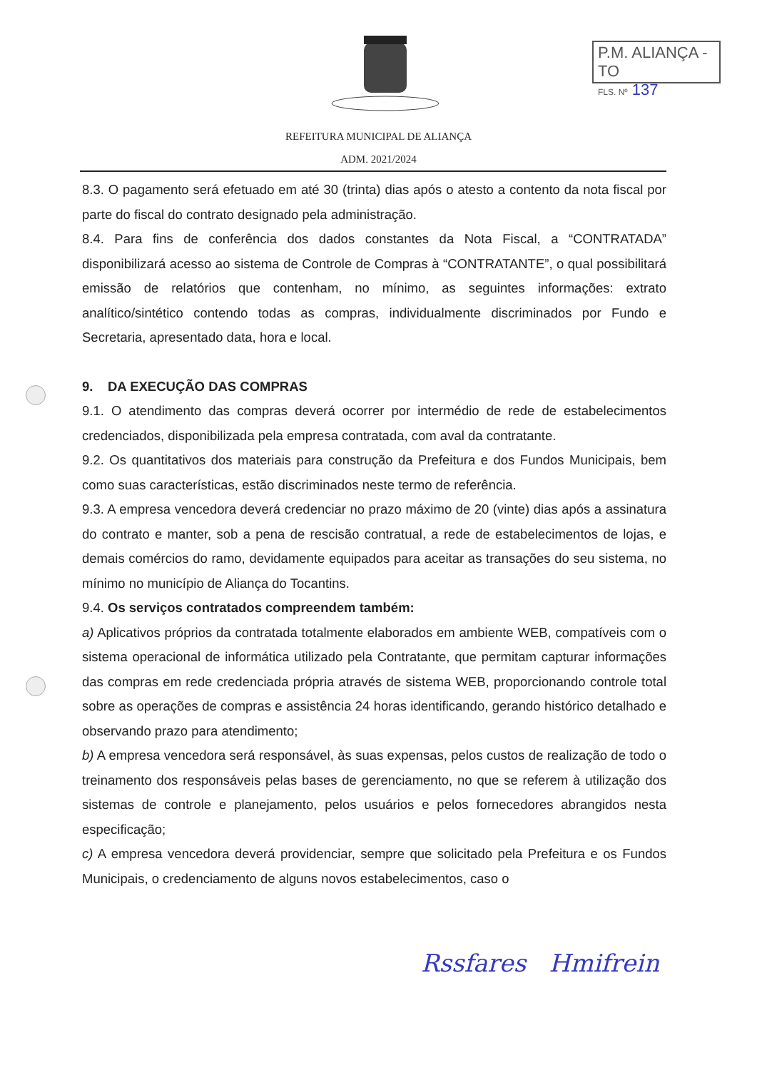P.M. ALIANÇA - TO
FLS. Nº 137
REFEITURA MUNICIPAL DE ALIANÇA
ADM. 2021/2024
8.3. O pagamento será efetuado em até 30 (trinta) dias após o atesto a contento da nota fiscal por parte do fiscal do contrato designado pela administração.
8.4. Para fins de conferência dos dados constantes da Nota Fiscal, a “CONTRATADA” disponibilizará acesso ao sistema de Controle de Compras à “CONTRATANTE”, o qual possibilitará emissão de relatórios que contenham, no mínimo, as seguintes informações: extrato analítico/sintético contendo todas as compras, individualmente discriminados por Fundo e Secretaria, apresentado data, hora e local.
9. DA EXECUÇÃO DAS COMPRAS
9.1. O atendimento das compras deverá ocorrer por intermédio de rede de estabelecimentos credenciados, disponibilizada pela empresa contratada, com aval da contratante.
9.2. Os quantitativos dos materiais para construção da Prefeitura e dos Fundos Municipais, bem como suas características, estão discriminados neste termo de referência.
9.3. A empresa vencedora deverá credenciar no prazo máximo de 20 (vinte) dias após a assinatura do contrato e manter, sob a pena de rescisão contratual, a rede de estabelecimentos de lojas, e demais comércios do ramo, devidamente equipados para aceitar as transações do seu sistema, no mínimo no município de Aliança do Tocantins.
9.4. Os serviços contratados compreendem também:
a) Aplicativos próprios da contratada totalmente elaborados em ambiente WEB, compatíveis com o sistema operacional de informática utilizado pela Contratante, que permitam capturar informações das compras em rede credenciada própria através de sistema WEB, proporcionando controle total sobre as operações de compras e assistência 24 horas identificando, gerando histórico detalhado e observando prazo para atendimento;
b) A empresa vencedora será responsável, às suas expensas, pelos custos de realização de todo o treinamento dos responsáveis pelas bases de gerenciamento, no que se referem à utilização dos sistemas de controle e planejamento, pelos usuários e pelos fornecedores abrangidos nesta especificação;
c) A empresa vencedora deverá providenciar, sempre que solicitado pela Prefeitura e os Fundos Municipais, o credenciamento de alguns novos estabelecimentos, caso o
Rssfares Hmifrein